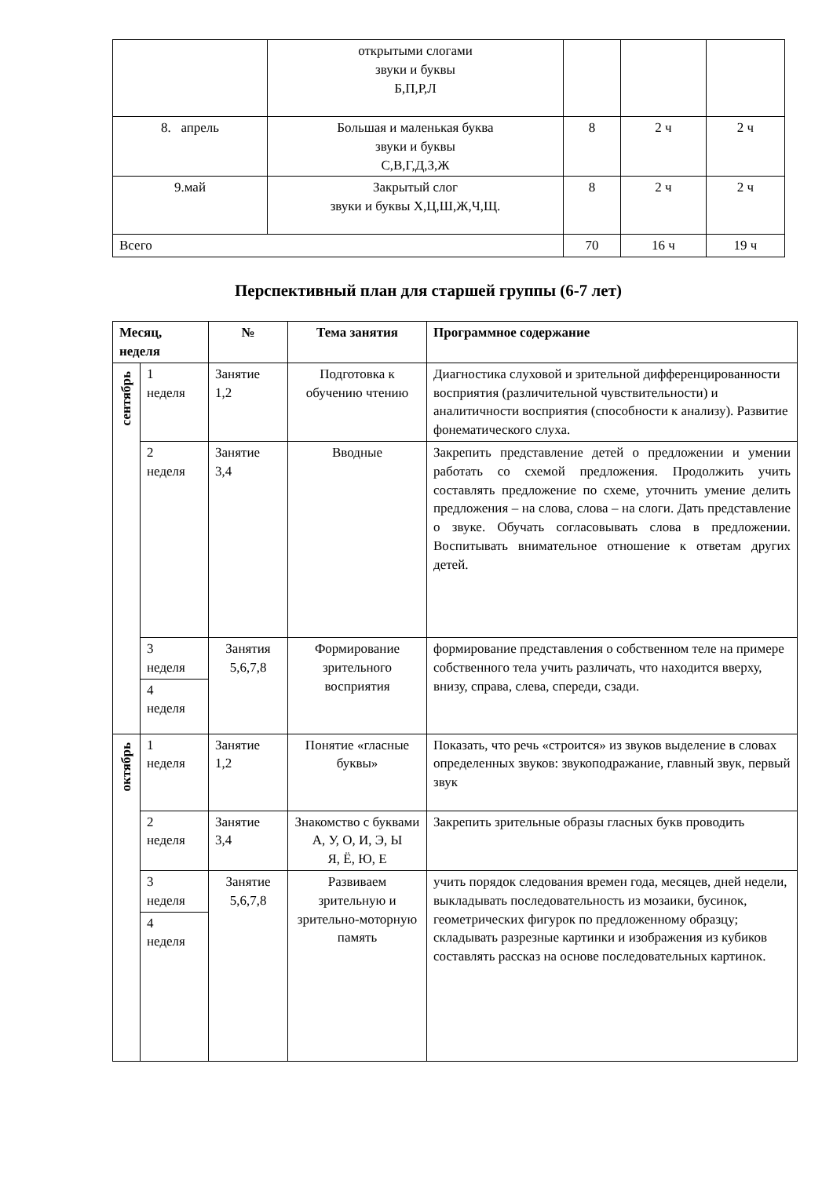| | открытыми слогами звуки и буквы Б,П,Р,Л | | | |
| 8. апрель | Большая и маленькая буква звуки и буквы С,В,Г,Д,З,Ж | 8 | 2 ч | 2 ч |
| 9.май | Закрытый слог звуки и буквы Х,Ц,Ш,Ж,Ч,Щ. | 8 | 2 ч | 2 ч |
| Всего | | 70 | 16 ч | 19 ч |
Перспективный план для старшей группы (6-7 лет)
| Месяц, неделя | | № | Тема занятия | Программное содержание |
| --- | --- | --- | --- | --- |
| сентябрь | 1 неделя | Занятие 1,2 | Подготовка к обучению чтению | Диагностика слуховой и зрительной дифференцированности восприятия (различительной чувствительности) и аналитичности восприятия (способности к анализу). Развитие фонематического слуха. |
| | 2 неделя | Занятие 3,4 | Вводные | Закрепить представление детей о предложении и умении работать со схемой предложения. Продолжить учить составлять предложение по схеме, уточнить умение делить предложения – на слова, слова – на слоги. Дать представление о звуке. Обучать согласовывать слова в предложении. Воспитывать внимательное отношение к ответам других детей. |
| | 3 неделя | Занятия 5,6,7,8 | Формирование зрительного восприятия | формирование представления о собственном теле на примере собственного тела учить различать, что находится вверху, внизу, справа, слева, спереди, сзади. |
| | 4 неделя | | | |
| октябрь | 1 неделя | Занятие 1,2 | Понятие «гласные буквы» | Показать, что речь «строится» из звуков выделение в словах определенных звуков: звукоподражание, главный звук, первый звук |
| | 2 неделя | Занятие 3,4 | Знакомство с буквами А, У, О, И, Э, Ы Я, Ё, Ю, Е | Закрепить зрительные образы гласных букв проводить |
| | 3 неделя | Занятие 5,6,7,8 | Развиваем зрительную и зрительно-моторную память | учить порядок следования времен года, месяцев, дней недели, выкладывать последовательность из мозаики, бусинок, геометрических фигурок по предложенному образцу; складывать разрезные картинки и изображения из кубиков составлять рассказ на основе последовательных картинок. |
| | 4 неделя | | | |